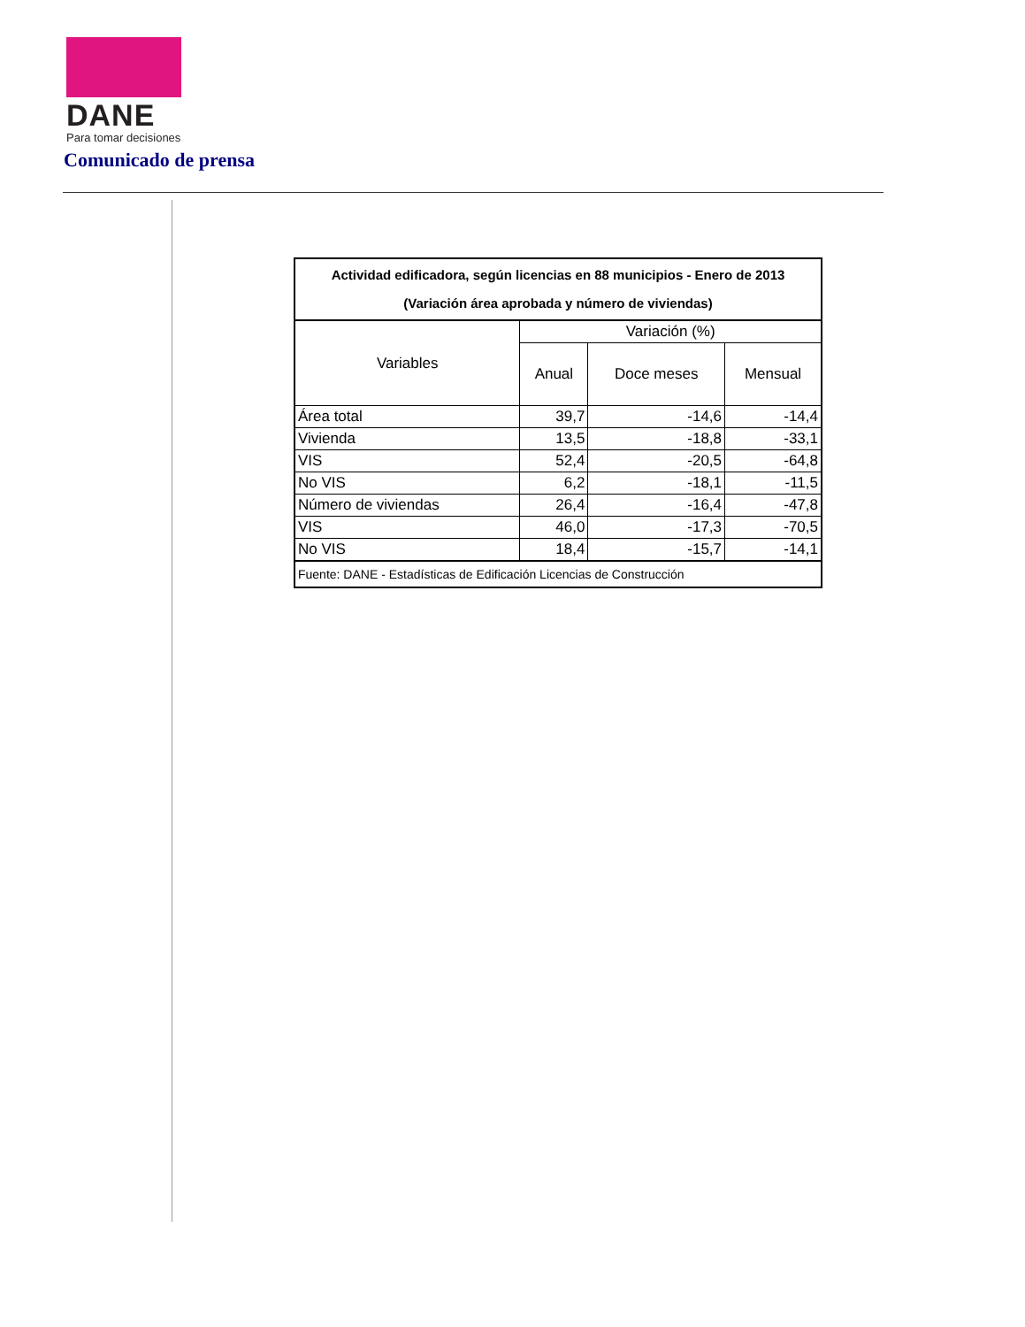DANE
Para tomar decisiones
Comunicado de prensa
| Actividad edificadora, según licencias en 88 municipios - Enero de 2013 (Variación área aprobada y número de viviendas) | | | |
| --- | --- | --- | --- |
| Variables | Variación (%) | | |
| | Anual | Doce meses | Mensual |
| Área total | 39,7 | -14,6 | -14,4 |
| Vivienda | 13,5 | -18,8 | -33,1 |
| VIS | 52,4 | -20,5 | -64,8 |
| No VIS | 6,2 | -18,1 | -11,5 |
| Número de viviendas | 26,4 | -16,4 | -47,8 |
| VIS | 46,0 | -17,3 | -70,5 |
| No VIS | 18,4 | -15,7 | -14,1 |
| Fuente: DANE - Estadísticas de Edificación Licencias de Construcción | | | |